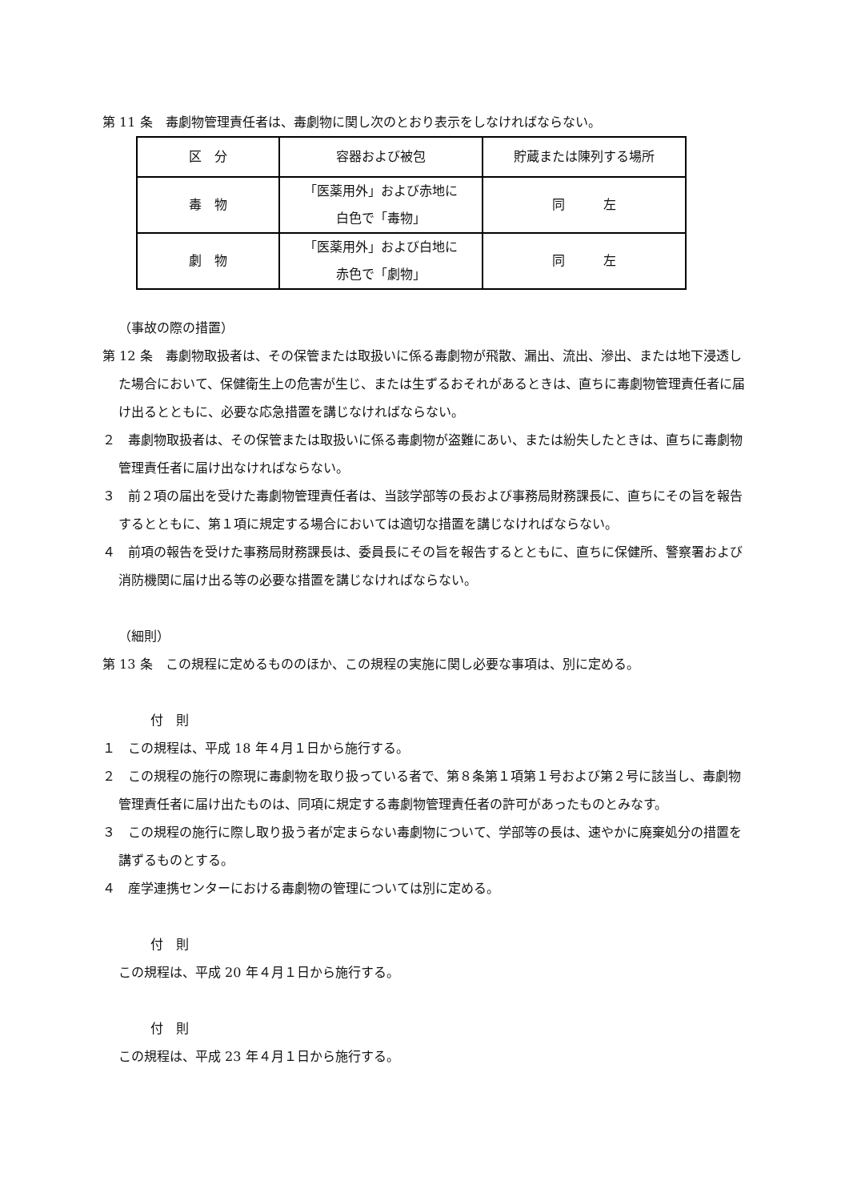第 11 条　毒劇物管理責任者は、毒劇物に関し次のとおり表示をしなければならない。
| 区 分 | 容器および被包 | 貯蔵または陳列する場所 |
| 毒 物 | 「医薬用外」および赤地に 白色で「毒物」 | 同 左 |
| 劇 物 | 「医薬用外」および白地に 赤色で「劇物」 | 同 左 |
（事故の際の措置）
第 12 条　毒劇物取扱者は、その保管または取扱いに係る毒劇物が飛散、漏出、流出、滲出、または地下浸透した場合において、保健衛生上の危害が生じ、または生ずるおそれがあるときは、直ちに毒劇物管理責任者に届け出るとともに、必要な応急措置を講じなければならない。
２　毒劇物取扱者は、その保管または取扱いに係る毒劇物が盗難にあい、または紛失したときは、直ちに毒劇物管理責任者に届け出なければならない。
３　前２項の届出を受けた毒劇物管理責任者は、当該学部等の長および事務局財務課長に、直ちにその旨を報告するとともに、第１項に規定する場合においては適切な措置を講じなければならない。
４　前項の報告を受けた事務局財務課長は、委員長にその旨を報告するとともに、直ちに保健所、警察署および消防機関に届け出る等の必要な措置を講じなければならない。
（細則）
第 13 条　この規程に定めるもののほか、この規程の実施に関し必要な事項は、別に定める。
付　則
１　この規程は、平成 18 年４月１日から施行する。
２　この規程の施行の際現に毒劇物を取り扱っている者で、第８条第１項第１号および第２号に該当し、毒劇物管理責任者に届け出たものは、同項に規定する毒劇物管理責任者の許可があったものとみなす。
３　この規程の施行に際し取り扱う者が定まらない毒劇物について、学部等の長は、速やかに廃棄処分の措置を講ずるものとする。
４　産学連携センターにおける毒劇物の管理については別に定める。
付　則
この規程は、平成 20 年４月１日から施行する。
付　則
この規程は、平成 23 年４月１日から施行する。